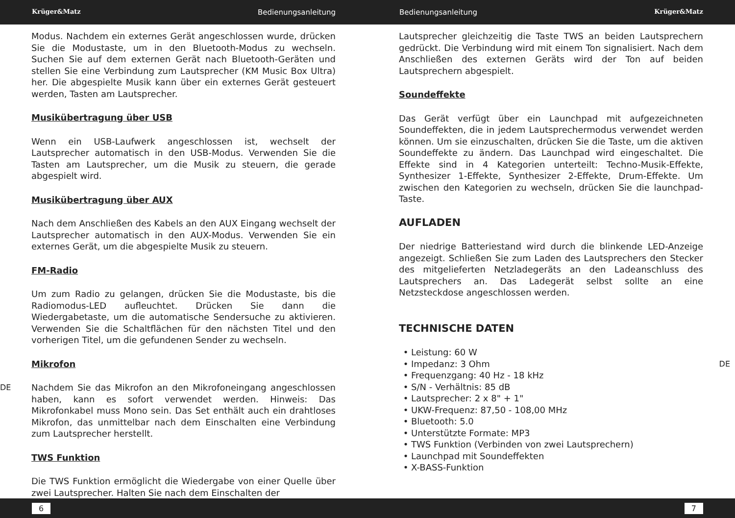Krüger&Matz Bedienungsanleitung Bedienungsanleitung Krüger&Matz
Modus. Nachdem ein externes Gerät angeschlossen wurde, drücken Sie die Modustaste, um in den Bluetooth-Modus zu wechseln. Suchen Sie auf dem externen Gerät nach Bluetooth-Geräten und stellen Sie eine Verbindung zum Lautsprecher (KM Music Box Ultra) her. Die abgespielte Musik kann über ein externes Gerät gesteuert werden, Tasten am Lautsprecher.
Musikübertragung über USB
Wenn ein USB-Laufwerk angeschlossen ist, wechselt der Lautsprecher automatisch in den USB-Modus. Verwenden Sie die Tasten am Lautsprecher, um die Musik zu steuern, die gerade abgespielt wird.
Musikübertragung über AUX
Nach dem Anschließen des Kabels an den AUX Eingang wechselt der Lautsprecher automatisch in den AUX-Modus. Verwenden Sie ein externes Gerät, um die abgespielte Musik zu steuern.
FM-Radio
Um zum Radio zu gelangen, drücken Sie die Modustaste, bis die Radiomodus-LED aufleuchtet. Drücken Sie dann die Wiedergabetaste, um die automatische Sendersuche zu aktivieren. Verwenden Sie die Schaltflächen für den nächsten Titel und den vorherigen Titel, um die gefundenen Sender zu wechseln.
Mikrofon
DE Nachdem Sie das Mikrofon an den Mikrofoneingang angeschlossen haben, kann es sofort verwendet werden. Hinweis: Das Mikrofonkabel muss Mono sein. Das Set enthält auch ein drahtloses Mikrofon, das unmittelbar nach dem Einschalten eine Verbindung zum Lautsprecher herstellt.
TWS Funktion
Die TWS Funktion ermöglicht die Wiedergabe von einer Quelle über zwei Lautsprecher. Halten Sie nach dem Einschalten der
Lautsprecher gleichzeitig die Taste TWS an beiden Lautsprechern gedrückt. Die Verbindung wird mit einem Ton signalisiert. Nach dem Anschließen des externen Geräts wird der Ton auf beiden Lautsprechern abgespielt.
Soundeffekte
Das Gerät verfügt über ein Launchpad mit aufgezeichneten Soundeffekten, die in jedem Lautsprechermodus verwendet werden können. Um sie einzuschalten, drücken Sie die Taste, um die aktiven Soundeffekte zu ändern. Das Launchpad wird eingeschaltet. Die Effekte sind in 4 Kategorien unterteilt: Techno-Musik-Effekte, Synthesizer 1-Effekte, Synthesizer 2-Effekte, Drum-Effekte. Um zwischen den Kategorien zu wechseln, drücken Sie die launchpad-Taste.
AUFLADEN
Der niedrige Batteriestand wird durch die blinkende LED-Anzeige angezeigt. Schließen Sie zum Laden des Lautsprechers den Stecker des mitgelieferten Netzladegeräts an den Ladeanschluss des Lautsprechers an. Das Ladegerät selbst sollte an eine Netzsteckdose angeschlossen werden.
TECHNISCHE DATEN
Leistung: 60 W
Impedanz: 3 Ohm DE
Frequenzgang: 40 Hz - 18 kHz
S/N - Verhältnis: 85 dB
Lautsprecher: 2 x 8" + 1"
UKW-Frequenz: 87,50 - 108,00 MHz
Bluetooth: 5.0
Unterstützte Formate: MP3
TWS Funktion (Verbinden von zwei Lautsprechern)
Launchpad mit Soundeffekten
X-BASS-Funktion
6 7